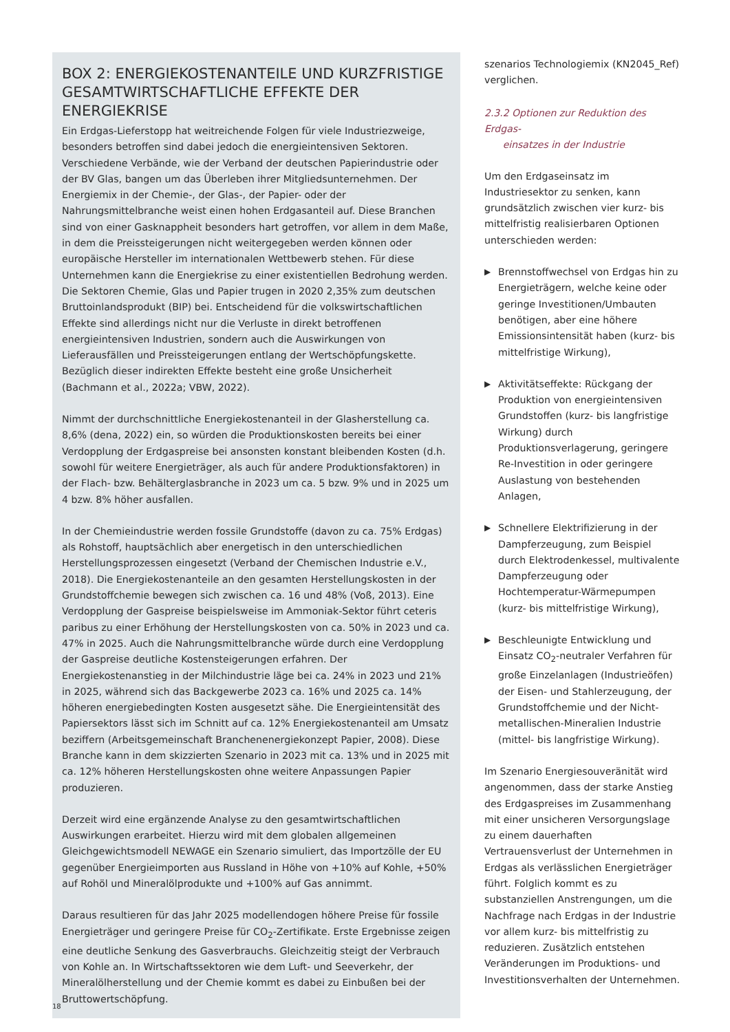BOX 2: ENERGIEKOSTENANTEILE UND KURZFRISTIGE GESAMTWIRTSCHAFTLICHE EFFEKTE DER ENERGIEKRISE
Ein Erdgas-Lieferstopp hat weitreichende Folgen für viele Industriezweige, besonders betroffen sind dabei jedoch die energieintensiven Sektoren. Verschiedene Verbände, wie der Verband der deutschen Papierindustrie oder der BV Glas, bangen um das Überleben ihrer Mitgliedsunternehmen. Der Energiemix in der Chemie-, der Glas-, der Papier- oder der Nahrungsmittelbranche weist einen hohen Erdgasanteil auf. Diese Branchen sind von einer Gasknappheit besonders hart getroffen, vor allem in dem Maße, in dem die Preissteigerungen nicht weitergegeben werden können oder europäische Hersteller im internationalen Wettbewerb stehen. Für diese Unternehmen kann die Energiekrise zu einer existentiellen Bedrohung werden. Die Sektoren Chemie, Glas und Papier trugen in 2020 2,35% zum deutschen Bruttoinlandsprodukt (BIP) bei. Entscheidend für die volkswirtschaftlichen Effekte sind allerdings nicht nur die Verluste in direkt betroffenen energieintensiven Industrien, sondern auch die Auswirkungen von Lieferausfällen und Preissteigerungen entlang der Wertschöpfungskette. Bezüglich dieser indirekten Effekte besteht eine große Unsicherheit (Bachmann et al., 2022a; VBW, 2022).
Nimmt der durchschnittliche Energiekostenanteil in der Glasherstellung ca. 8,6% (dena, 2022) ein, so würden die Produktionskosten bereits bei einer Verdopplung der Erdgaspreise bei ansonsten konstant bleibenden Kosten (d.h. sowohl für weitere Energieträger, als auch für andere Produktionsfaktoren) in der Flach- bzw. Behälterglasbranche in 2023 um ca. 5 bzw. 9% und in 2025 um 4 bzw. 8% höher ausfallen.
In der Chemieindustrie werden fossile Grundstoffe (davon zu ca. 75% Erdgas) als Rohstoff, hauptsächlich aber energetisch in den unterschiedlichen Herstellungsprozessen eingesetzt (Verband der Chemischen Industrie e.V., 2018). Die Energiekostenanteile an den gesamten Herstellungskosten in der Grundstoffchemie bewegen sich zwischen ca. 16 und 48% (Voß, 2013). Eine Verdopplung der Gaspreise beispielsweise im Ammoniak-Sektor führt ceteris paribus zu einer Erhöhung der Herstellungskosten von ca. 50% in 2023 und ca. 47% in 2025. Auch die Nahrungsmittelbranche würde durch eine Verdopplung der Gaspreise deutliche Kostensteigerungen erfahren. Der Energiekostenanstieg in der Milchindustrie läge bei ca. 24% in 2023 und 21% in 2025, während sich das Backgewerbe 2023 ca. 16% und 2025 ca. 14% höheren energiebedingten Kosten ausgesetzt sähe. Die Energieintensität des Papiersektors lässt sich im Schnitt auf ca. 12% Energiekostenanteil am Umsatz beziffern (Arbeitsgemeinschaft Branchenenergiekonzept Papier, 2008). Diese Branche kann in dem skizzierten Szenario in 2023 mit ca. 13% und in 2025 mit ca. 12% höheren Herstellungskosten ohne weitere Anpassungen Papier produzieren.
Derzeit wird eine ergänzende Analyse zu den gesamtwirtschaftlichen Auswirkungen erarbeitet. Hierzu wird mit dem globalen allgemeinen Gleichgewichtsmodell NEWAGE ein Szenario simuliert, das Importzölle der EU gegenüber Energieimporten aus Russland in Höhe von +10% auf Kohle, +50% auf Rohöl und Mineralölprodukte und +100% auf Gas annimmt.
Daraus resultieren für das Jahr 2025 modellendogen höhere Preise für fossile Energieträger und geringere Preise für CO<sub>2</sub>-Zertifikate. Erste Ergebnisse zeigen eine deutliche Senkung des Gasverbrauchs. Gleichzeitig steigt der Verbrauch von Kohle an. In Wirtschaftssektoren wie dem Luft- und Seeverkehr, der Mineralölherstellung und der Chemie kommt es dabei zu Einbußen bei der Bruttowertschöpfung.
szenarios Technologiemix (KN2045_Ref) verglichen.
2.3.2 Optionen zur Reduktion des Erdgas-
einsatzes in der Industrie
Um den Erdgaseinsatz im Industriesektor zu senken, kann grundsätzlich zwischen vier kurz- bis mittelfristig realisierbaren Optionen unterschieden werden:
▶ Brennstoffwechsel von Erdgas hin zu Energieträgern, welche keine oder geringe Investitionen/Umbauten benötigen, aber eine höhere Emissionsintensität haben (kurz- bis mittelfristige Wirkung),
▶ Aktivitätseffekte: Rückgang der Produktion von energieintensiven Grundstoffen (kurz- bis langfristige Wirkung) durch Produktionsverlagerung, geringere Re-Investition in oder geringere Auslastung von bestehenden Anlagen,
▶ Schnellere Elektrifizierung in der Dampferzeugung, zum Beispiel durch Elektrodenkessel, multivalente Dampferzeugung oder Hochtemperatur-Wärmepumpen (kurz- bis mittelfristige Wirkung),
▶ Beschleunigte Entwicklung und Einsatz CO<sub>2</sub>-neutraler Verfahren für große Einzelanlagen (Industrieöfen) der Eisen- und Stahlerzeugung, der Grundstoffchemie und der Nicht-metallischen-Mineralien Industrie (mittel- bis langfristige Wirkung).
Im Szenario Energiesouveränität wird angenommen, dass der starke Anstieg des Erdgaspreises im Zusammenhang mit einer unsicheren Versorgungslage zu einem dauerhaften Vertrauensverlust der Unternehmen in Erdgas als verlässlichen Energieträger führt. Folglich kommt es zu substanziellen Anstrengungen, um die Nachfrage nach Erdgas in der Industrie vor allem kurz- bis mittelfristig zu reduzieren. Zusätzlich entstehen Veränderungen im Produktions- und Investitionsverhalten der Unternehmen.
18